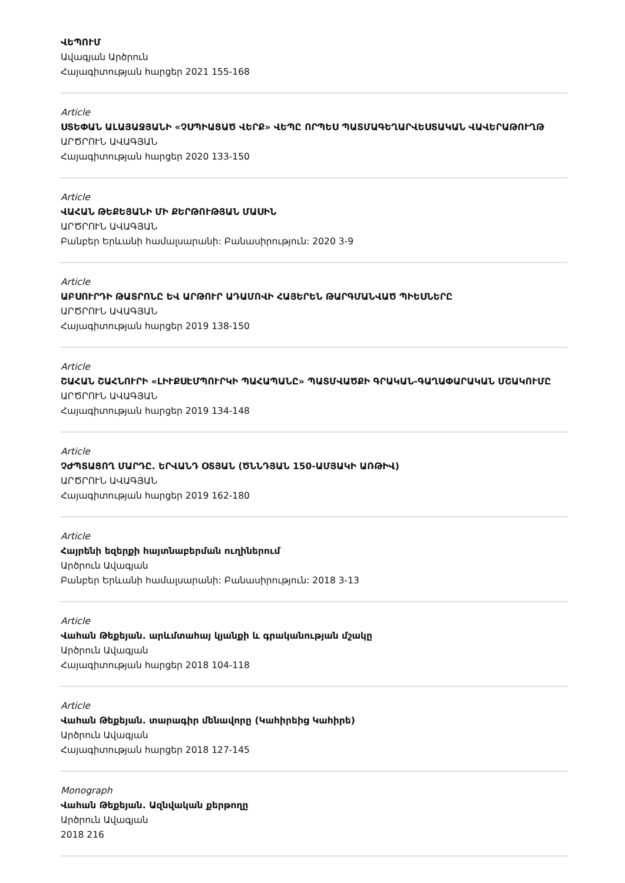ՎԵՊՈՒՄ
Ավագյան Արծրուն
Հայագիտության հարցեր 2021 155-168
Article
ՍՏԵՓԱՆ ԱԼԱՅԱՋՅԱՆԻ «ՉՍՊԻԱՑԱԾ ՎԵՐՔ» ՎԵՊԸ ՈՐՊԵՍ ՊԱՏՄԱԳԵՂԱՐՎԵՍՏԱԿԱՆ ՎԱՎԵՐԱԹՈՒՂԹ
ԱՐԾՐՈՒՆ ԱՎԱԳՅԱՆ
Հայագիտության հարցեր 2020 133-150
Article
ՎԱՀԱՆ ԹԵՔԵՅԱՆԻ ՄԻ ՔԵՐԹՈՒԹՅԱՆ ՄԱՍԻՆ
ԱՐԾՐՈՒՆ ԱՎԱԳՅԱՆ
Բանբեր Երևանի համալսարանի: Բանասիրություն: 2020 3-9
Article
ԱԲՍՈՒՐԴԻ ԹԱՏՐՈՆԸ ԵՎ ԱՐԹՈՒՐ ԱԴԱՄՈՎԻ ՀԱՅԵՐԵՆ ԹԱՐԳՄԱՆՎԱԾ ՊԻԵՍՆԵՐԸ
ԱՐԾՐՈՒՆ ԱՎԱԳՅԱՆ
Հայագիտության հարցեր 2019 138-150
Article
ՇԱՀԱՆ ՇԱՀՆՈՒՐԻ «ԼԻՒՔՍԷՄՊՈՒՐԿԻ ՊԱՀԱՊԱՆԸ» ՊԱՏՄՎԱԾՔԻ ԳՐԱԿԱՆ-ԳԱՂԱՓԱՐԱԿԱՆ ՄՇԱԿՈՒՄԸ
ԱՐԾՐՈՒՆ ԱՎԱԳՅԱՆ
Հայագիտության հարցեր 2019 134-148
Article
ՉԺՊՏԱՑՈՂ ՄԱՐԴԸ. ԵՐՎԱՆԴ ՕՏՅԱՆ (ԾՆՆԴՅԱՆ 150-ԱՄՅԱԿԻ ԱՌԹԻՎ)
ԱՐԾՐՈՒՆ ԱՎԱԳՅԱՆ
Հայագիտության հարցեր 2019 162-180
Article
Հայրենի եզերքի հայտնաբերման ուղիներում
Արծրուն Ավագյան
Բանբեր Երևանի համալսարանի: Բանասիրություն: 2018 3-13
Article
Վահան Թեքեյան. արևմտահայ կյանքի և գրականության մշակը
Արծրուն Ավագյան
Հայագիտության հարցեր 2018 104-118
Article
Վահան Թեքեյան. տարագիր մենավորը (Կահիրեից Կահիրե)
Արծրուն Ավագյան
Հայագիտության հարցեր 2018 127-145
Monograph
Վահան Թեքեյան. Ազնվական քերթողը
Արծրուն Ավագյան
2018 216